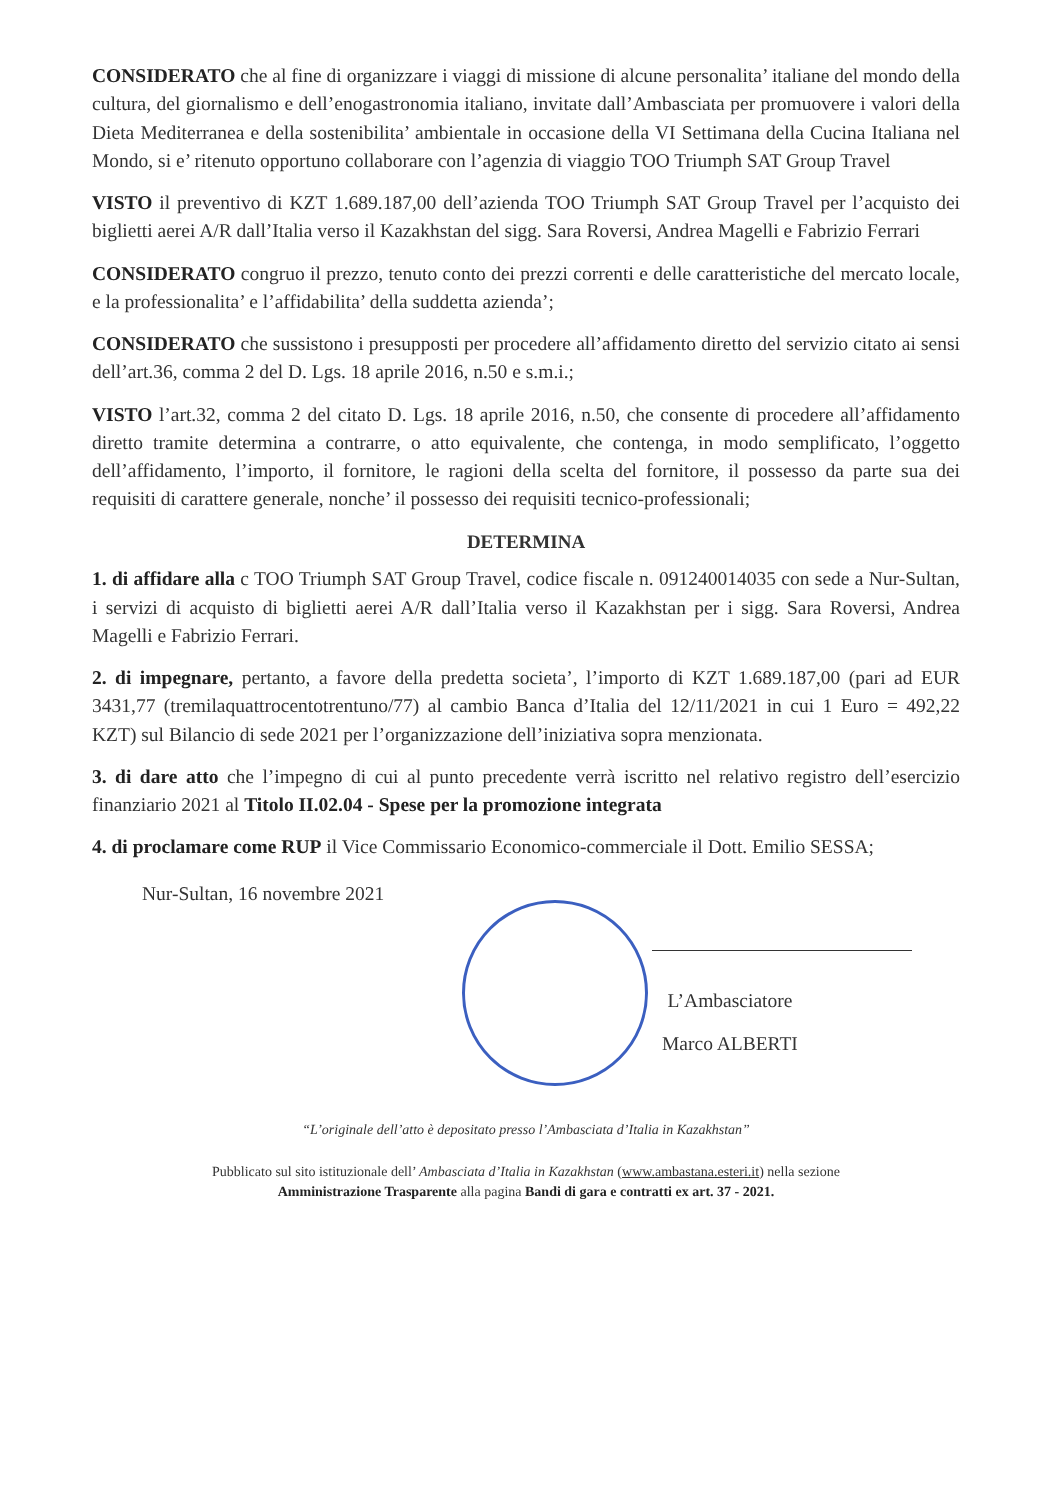CONSIDERATO che al fine di organizzare i viaggi di missione di alcune personalita’ italiane del mondo della cultura, del giornalismo e dell’enogastronomia italiano, invitate dall’Ambasciata per promuovere i valori della Dieta Mediterranea e della sostenibilita’ ambientale in occasione della VI Settimana della Cucina Italiana nel Mondo, si e’ ritenuto opportuno collaborare con l’agenzia di viaggio TOO Triumph SAT Group Travel
VISTO il preventivo di KZT 1.689.187,00 dell’azienda TOO Triumph SAT Group Travel per l’acquisto dei biglietti aerei A/R dall’Italia verso il Kazakhstan del sigg. Sara Roversi, Andrea Magelli e Fabrizio Ferrari
CONSIDERATO congruo il prezzo, tenuto conto dei prezzi correnti e delle caratteristiche del mercato locale, e la professionalita’ e l’affidabilita’ della suddetta azienda’;
CONSIDERATO che sussistono i presupposti per procedere all’affidamento diretto del servizio citato ai sensi dell’art.36, comma 2 del D. Lgs. 18 aprile 2016, n.50 e s.m.i.;
VISTO l’art.32, comma 2 del citato D. Lgs. 18 aprile 2016, n.50, che consente di procedere all’affidamento diretto tramite determina a contrarre, o atto equivalente, che contenga, in modo semplificato, l’oggetto dell’affidamento, l’importo, il fornitore, le ragioni della scelta del fornitore, il possesso da parte sua dei requisiti di carattere generale, nonche’ il possesso dei requisiti tecnico-professionali;
DETERMINA
1. di affidare alla c TOO Triumph SAT Group Travel, codice fiscale n. 091240014035 con sede a Nur-Sultan, i servizi di acquisto di biglietti aerei A/R dall’Italia verso il Kazakhstan per i sigg. Sara Roversi, Andrea Magelli e Fabrizio Ferrari.
2. di impegnare, pertanto, a favore della predetta societa’, l’importo di KZT 1.689.187,00 (pari ad EUR 3431,77 (tremilaquattrocentotrentuno/77) al cambio Banca d’Italia del 12/11/2021 in cui 1 Euro = 492,22 KZT) sul Bilancio di sede 2021 per l’organizzazione dell’iniziativa sopra menzionata.
3. di dare atto che l’impegno di cui al punto precedente verrà iscritto nel relativo registro dell’esercizio finanziario 2021 al Titolo II.02.04 - Spese per la promozione integrata
4. di proclamare come RUP il Vice Commissario Economico-commerciale il Dott. Emilio SESSA;
Nur-Sultan, 16 novembre 2021
L’Ambasciatore
Marco ALBERTI
“L’originale dell’atto è depositato presso l’Ambasciata d’Italia in Kazakhstan”
Pubblicato sul sito istituzionale dell’ Ambasciata d’Italia in Kazakhstan (www.ambastana.esteri.it) nella sezione
Amministrazione Trasparente alla pagina Bandi di gara e contratti ex art. 37 - 2021.